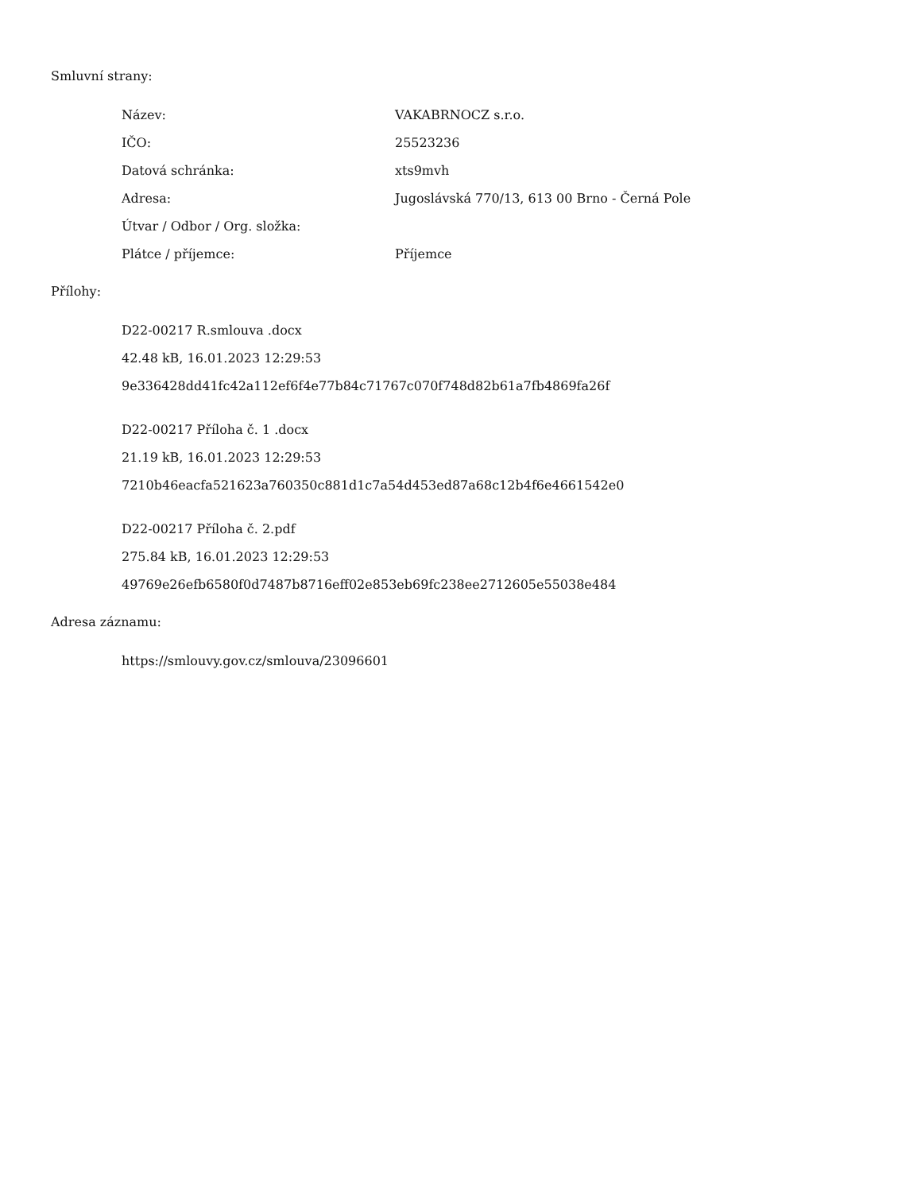Smluvní strany:
| Název: | VAKABRNOCZ s.r.o. |
| IČO: | 25523236 |
| Datová schránka: | xts9mvh |
| Adresa: | Jugoslávská 770/13, 613 00 Brno - Černá Pole |
| Útvar / Odbor / Org. složka: | |
| Plátce / příjemce: | Příjemce |
Přílohy:
D22-00217 R.smlouva .docx
42.48 kB, 16.01.2023 12:29:53
9e336428dd41fc42a112ef6f4e77b84c71767c070f748d82b61a7fb4869fa26f
D22-00217 Příloha č. 1 .docx
21.19 kB, 16.01.2023 12:29:53
7210b46eacfa521623a760350c881d1c7a54d453ed87a68c12b4f6e4661542e0
D22-00217 Příloha č. 2.pdf
275.84 kB, 16.01.2023 12:29:53
49769e26efb6580f0d7487b8716eff02e853eb69fc238ee2712605e55038e484
Adresa záznamu:
https://smlouvy.gov.cz/smlouva/23096601